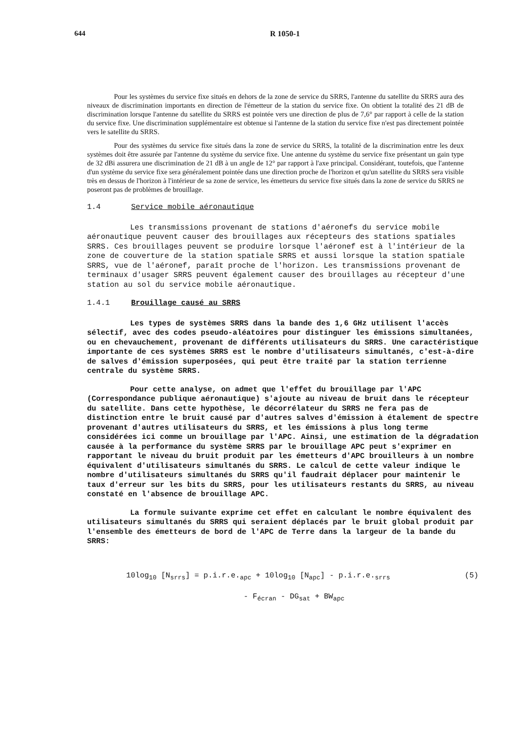644 R 1050-1
Pour les systèmes du service fixe situés en dehors de la zone de service du SRRS, l'antenne du satellite du SRRS aura des niveaux de discrimination importants en direction de l'émetteur de la station du service fixe. On obtient la totalité des 21 dB de discrimination lorsque l'antenne du satellite du SRRS est pointée vers une direction de plus de 7,6° par rapport à celle de la station du service fixe. Une discrimination supplémentaire est obtenue si l'antenne de la station du service fixe n'est pas directement pointée vers le satellite du SRRS.
Pour des systèmes du service fixe situés dans la zone de service du SRRS, la totalité de la discrimination entre les deux systèmes doit être assurée par l'antenne du système du service fixe. Une antenne du système du service fixe présentant un gain type de 32 dBi assurera une discrimination de 21 dB à un angle de 12° par rapport à l'axe principal. Considérant, toutefois, que l'antenne d'un système du service fixe sera généralement pointée dans une direction proche de l'horizon et qu'un satellite du SRRS sera visible très en dessus de l'horizon à l'intérieur de sa zone de service, les émetteurs du service fixe situés dans la zone de service du SRRS ne poseront pas de problèmes de brouillage.
1.4 Service mobile aéronautique
Les transmissions provenant de stations d'aéronefs du service mobile aéronautique peuvent causer des brouillages aux récepteurs des stations spatiales SRRS. Ces brouillages peuvent se produire lorsque l'aéronef est à l'intérieur de la zone de couverture de la station spatiale SRRS et aussi lorsque la station spatiale SRRS, vue de l'aéronef, paraît proche de l'horizon. Les transmissions provenant de terminaux d'usager SRRS peuvent également causer des brouillages au récepteur d'une station au sol du service mobile aéronautique.
1.4.1 Brouillage causé au SRRS
Les types de systèmes SRRS dans la bande des 1,6 GHz utilisent l'accès sélectif, avec des codes pseudo-aléatoires pour distinguer les émissions simultanées, ou en chevauchement, provenant de différents utilisateurs du SRRS. Une caractéristique importante de ces systèmes SRRS est le nombre d'utilisateurs simultanés, c'est-à-dire de salves d'émission superposées, qui peut être traité par la station terrienne centrale du système SRRS.
Pour cette analyse, on admet que l'effet du brouillage par l'APC (Correspondance publique aéronautique) s'ajoute au niveau de bruit dans le récepteur du satellite. Dans cette hypothèse, le décorrélateur du SRRS ne fera pas de distinction entre le bruit causé par d'autres salves d'émission à étalement de spectre provenant d'autres utilisateurs du SRRS, et les émissions à plus long terme considérées ici comme un brouillage par l'APC. Ainsi, une estimation de la dégradation causée à la performance du système SRRS par le brouillage APC peut s'exprimer en rapportant le niveau du bruit produit par les émetteurs d'APC brouilleurs à un nombre équivalent d'utilisateurs simultanés du SRRS. Le calcul de cette valeur indique le nombre d'utilisateurs simultanés du SRRS qu'il faudrait déplacer pour maintenir le taux d'erreur sur les bits du SRRS, pour les utilisateurs restants du SRRS, au niveau constaté en l'absence de brouillage APC.
La formule suivante exprime cet effet en calculant le nombre équivalent des utilisateurs simultanés du SRRS qui seraient déplacés par le bruit global produit par l'ensemble des émetteurs de bord de l'APC de Terre dans la largeur de la bande du SRRS:
10log<sub>10</sub> [N<sub>srrs</sub>] = p.i.r.e.<sub>apc</sub> + 10log<sub>10</sub> [N<sub>apc</sub>] - p.i.r.e.<sub>srrs</sub> (5)
- F<sub>écran</sub> - DG<sub>sat</sub> + BW<sub>apc</sub>